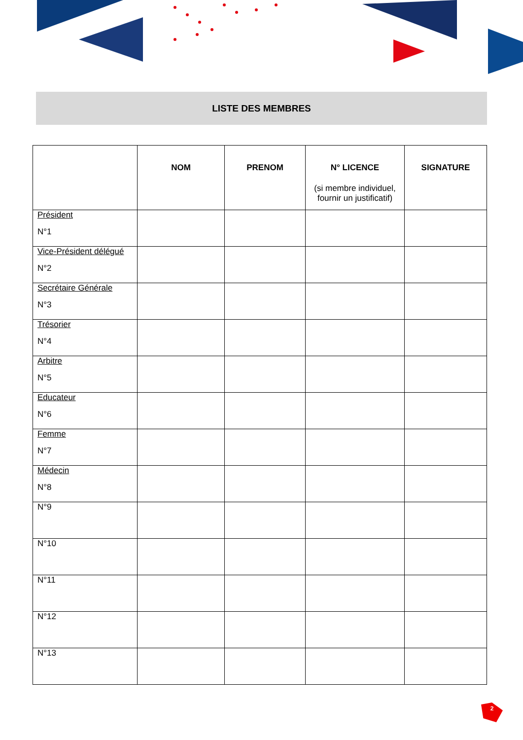LISTE DES MEMBRES
| | NOM | PRENOM | N° LICENCE (si membre individuel, fournir un justificatif) | SIGNATURE |
| --- | --- | --- | --- | --- |
| Président N°1 | | | | |
| Vice-Président délégué N°2 | | | | |
| Secrétaire Générale N°3 | | | | |
| Trésorier N°4 | | | | |
| Arbitre N°5 | | | | |
| Educateur N°6 | | | | |
| Femme N°7 | | | | |
| Médecin N°8 | | | | |
| N°9 | | | | |
| N°10 | | | | |
| N°11 | | | | |
| N°12 | | | | |
| N°13 | | | | |
2